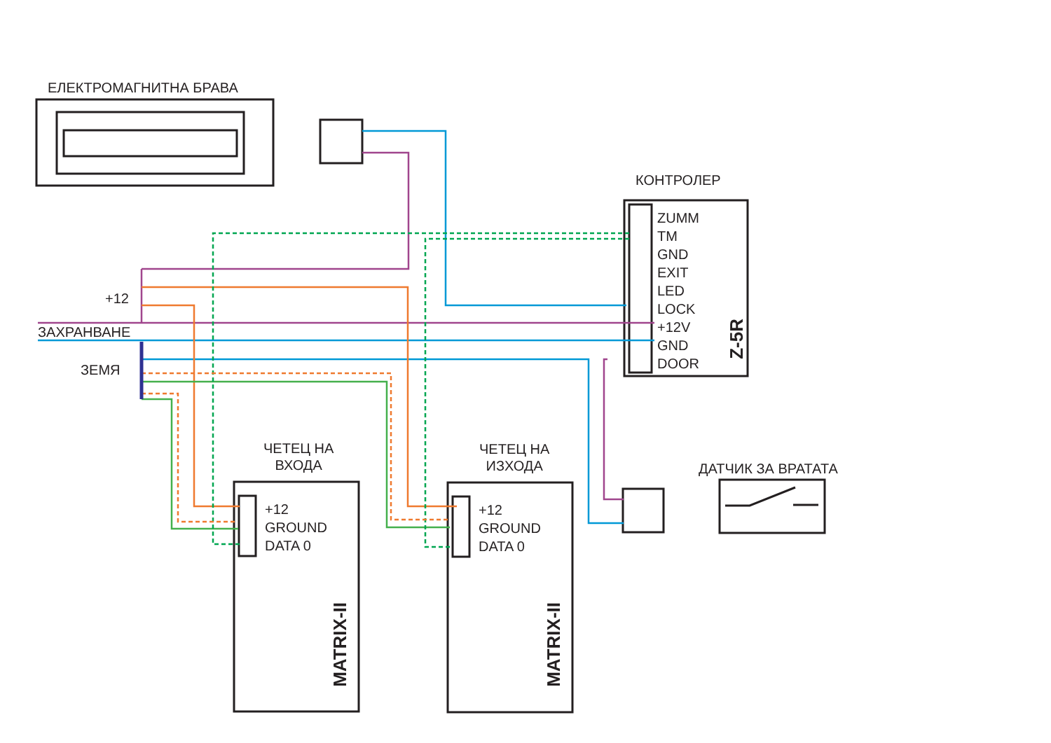ЕЛЕКТРОМАГНИТНА БРАВА
КОНТРОЛЕР
ZUMM
TM
GND
EXIT
LED
LOCK
+12V
GND
DOOR
Z-5R
+12
ЗАХРАНВАНЕ
ЗЕМЯ
ЧЕТЕЦ НА
ВХОДА
ЧЕТЕЦ НА
ИЗХОДА
+12
GROUND
DATA 0
+12
GROUND
DATA 0
MATRIX-II
MATRIX-II
ДАТЧИК ЗА ВРАТАТА